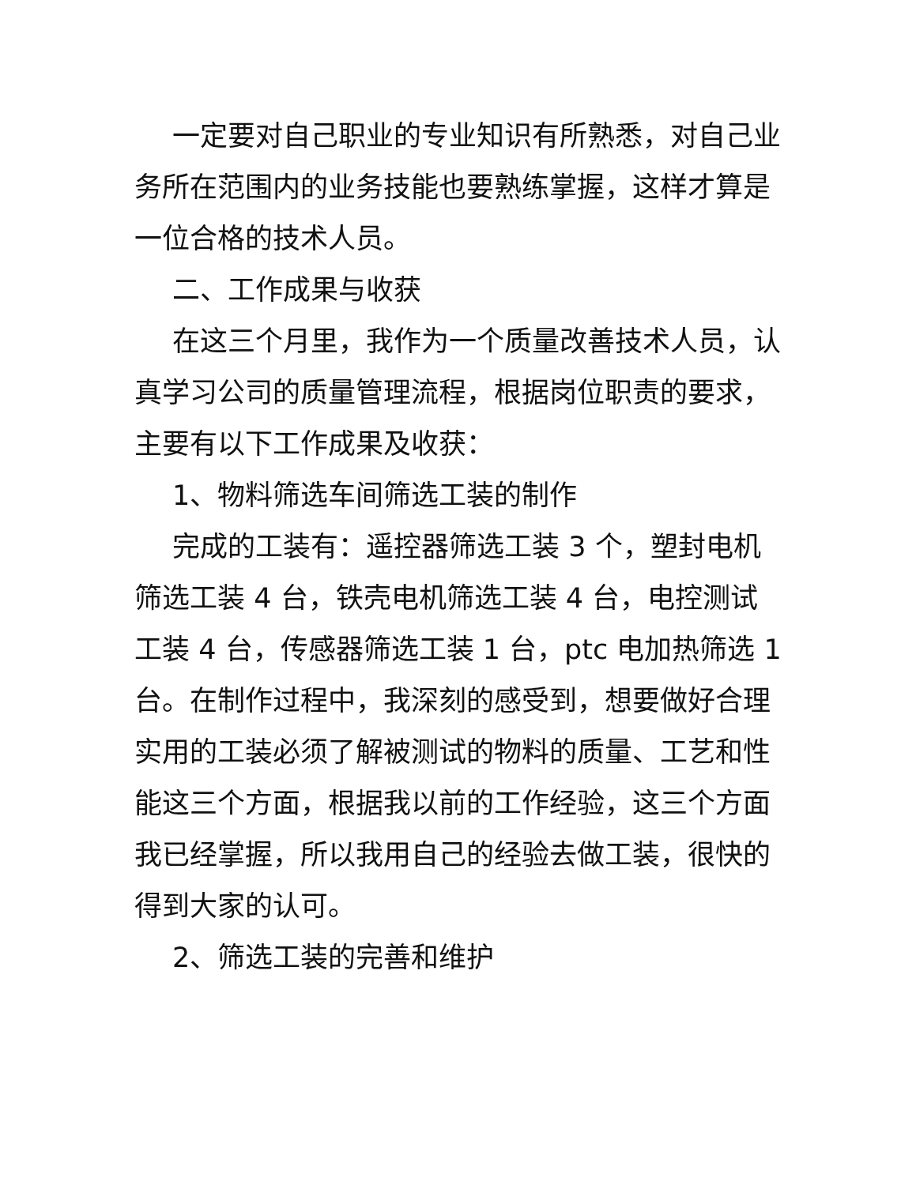一定要对自己职业的专业知识有所熟悉，对自己业务所在范围内的业务技能也要熟练掌握，这样才算是一位合格的技术人员。
二、工作成果与收获
在这三个月里，我作为一个质量改善技术人员，认真学习公司的质量管理流程，根据岗位职责的要求，主要有以下工作成果及收获：
1、物料筛选车间筛选工装的制作
完成的工装有：遥控器筛选工装 3 个，塑封电机筛选工装 4 台，铁壳电机筛选工装 4 台，电控测试工装 4 台，传感器筛选工装 1 台，ptc 电加热筛选 1 台。在制作过程中，我深刻的感受到，想要做好合理实用的工装必须了解被测试的物料的质量、工艺和性能这三个方面，根据我以前的工作经验，这三个方面我已经掌握，所以我用自己的经验去做工装，很快的得到大家的认可。
2、筛选工装的完善和维护